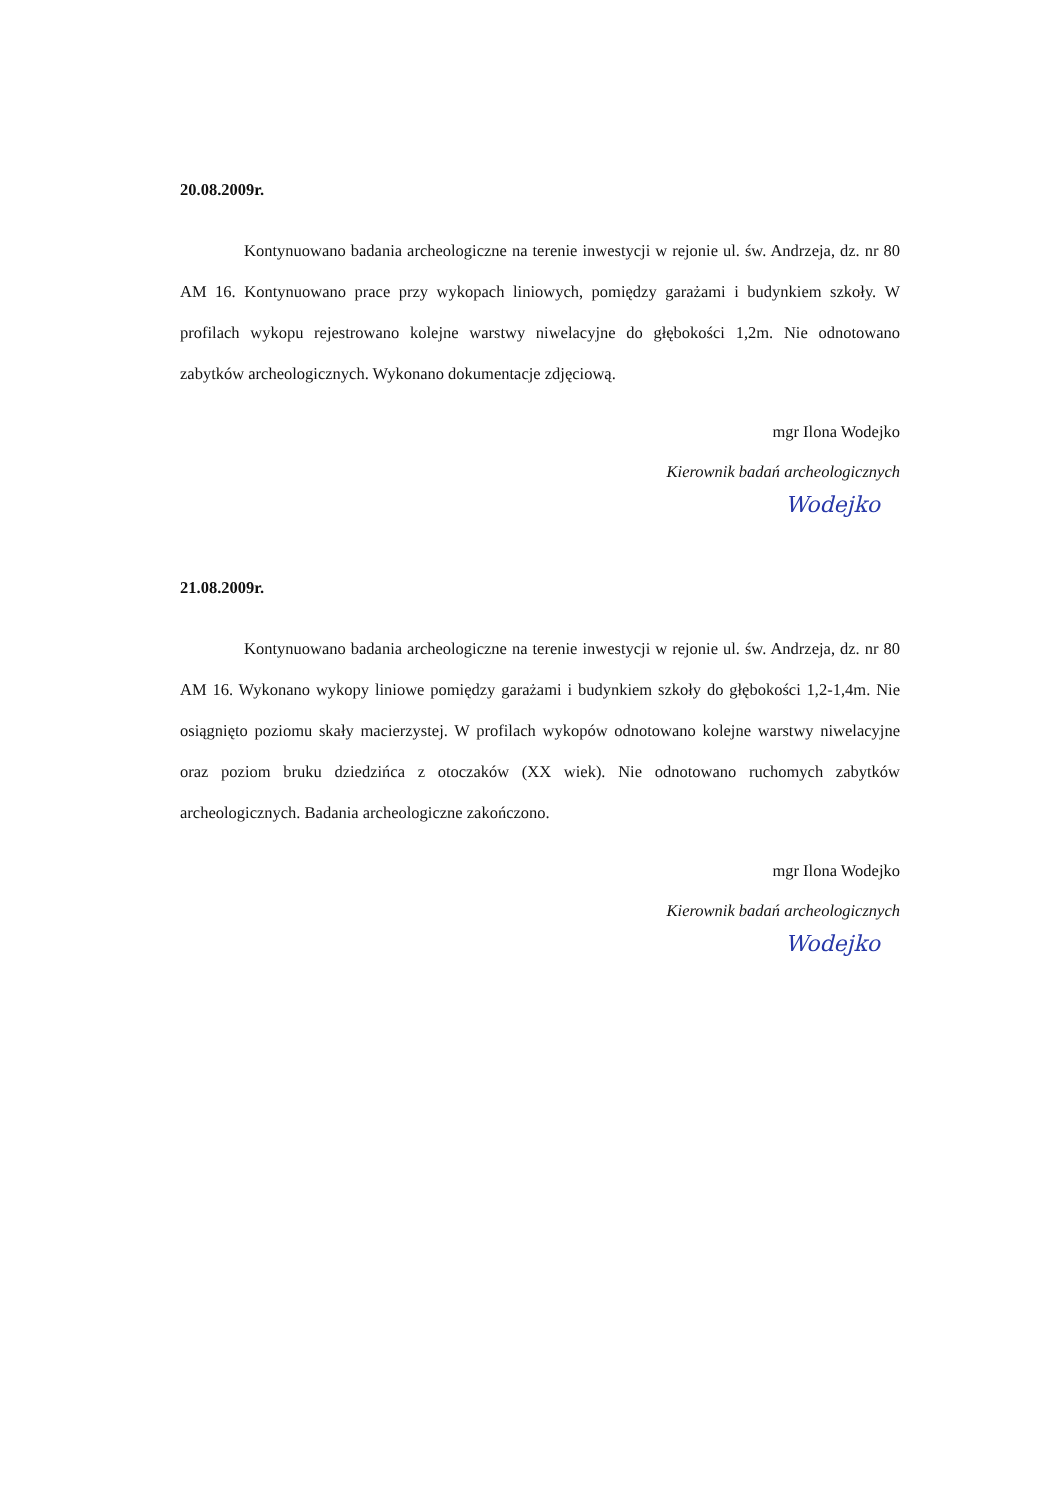20.08.2009r.
Kontynuowano badania archeologiczne na terenie inwestycji w rejonie ul. św. Andrzeja, dz. nr 80 AM 16. Kontynuowano prace przy wykopach liniowych, pomiędzy garażami i budynkiem szkoły. W profilach wykopu rejestrowano kolejne warstwy niwelacyjne do głębokości 1,2m. Nie odnotowano zabytków archeologicznych. Wykonano dokumentacje zdjęciową.
mgr Ilona Wodejko
Kierownik badań archeologicznych
Wodejko
21.08.2009r.
Kontynuowano badania archeologiczne na terenie inwestycji w rejonie ul. św. Andrzeja, dz. nr 80 AM 16. Wykonano wykopy liniowe pomiędzy garażami i budynkiem szkoły do głębokości 1,2-1,4m. Nie osiągnięto poziomu skały macierzystej. W profilach wykopów odnotowano kolejne warstwy niwelacyjne oraz poziom bruku dziedzińca z otoczaków (XX wiek). Nie odnotowano ruchomych zabytków archeologicznych. Badania archeologiczne zakończono.
mgr Ilona Wodejko
Kierownik badań archeologicznych
Wodejko